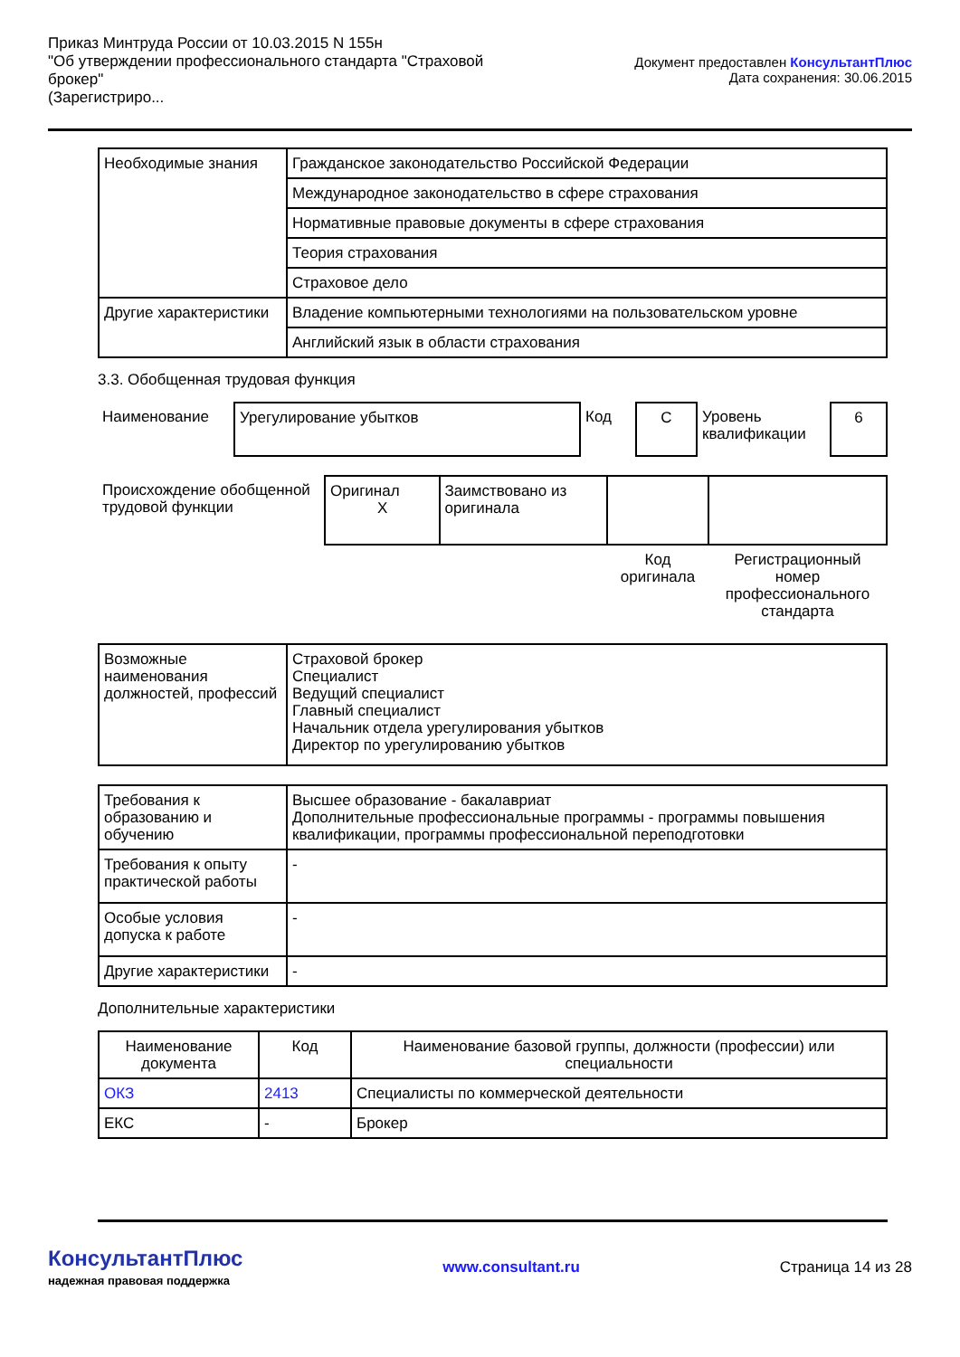Приказ Минтруда России от 10.03.2015 N 155н
"Об утверждении профессионального стандарта "Страховой брокер"
(Зарегистриро...
Документ предоставлен КонсультантПлюс
Дата сохранения: 30.06.2015
| Необходимые знания | Гражданское законодательство Российской Федерации |
| | Международное законодательство в сфере страхования |
| | Нормативные правовые документы в сфере страхования |
| | Теория страхования |
| | Страховое дело |
| Другие характеристики | Владение компьютерными технологиями на пользовательском уровне |
| | Английский язык в области страхования |
3.3. Обобщенная трудовая функция
| Наименование | Урегулирование убытков | Код | C | Уровень квалификации | 6 |
| Происхождение обобщенной трудовой функции | Оригинал X | Заимствовано из оригинала | | |
| | | | Код оригинала | Регистрационный номер профессионального стандарта |
| Возможные наименования должностей, профессий | Страховой брокер Специалист Ведущий специалист Главный специалист Начальник отдела урегулирования убытков Директор по урегулированию убытков |
| Требования к образованию и обучению | Высшее образование - бакалавриат Дополнительные профессиональные программы - программы повышения квалификации, программы профессиональной переподготовки |
| Требования к опыту практической работы | - |
| Особые условия допуска к работе | - |
| Другие характеристики | - |
Дополнительные характеристики
| Наименование документа | Код | Наименование базовой группы, должности (профессии) или специальности |
| --- | --- | --- |
| ОКЗ | 2413 | Специалисты по коммерческой деятельности |
| ЕКС | - | Брокер |
КонсультантПлюс
надежная правовая поддержка
www.consultant.ru Страница 14 из 28